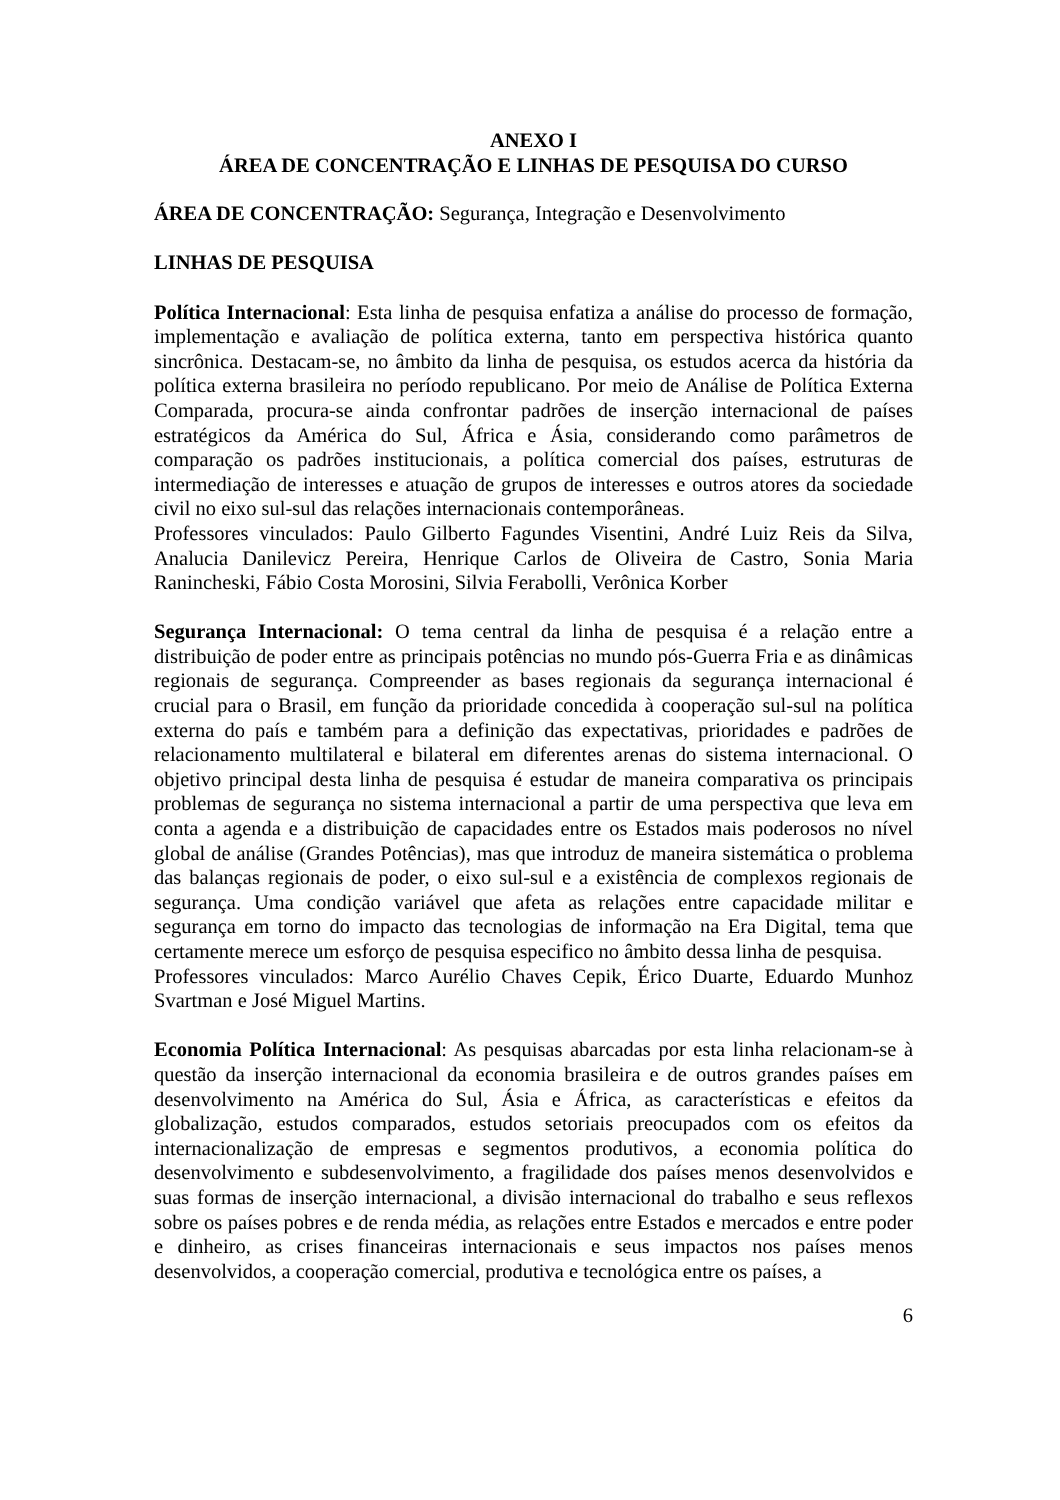ANEXO I
ÁREA DE CONCENTRAÇÃO E LINHAS DE PESQUISA DO CURSO
ÁREA DE CONCENTRAÇÃO: Segurança, Integração e Desenvolvimento
LINHAS DE PESQUISA
Política Internacional: Esta linha de pesquisa enfatiza a análise do processo de formação, implementação e avaliação de política externa, tanto em perspectiva histórica quanto sincrônica. Destacam-se, no âmbito da linha de pesquisa, os estudos acerca da história da política externa brasileira no período republicano. Por meio de Análise de Política Externa Comparada, procura-se ainda confrontar padrões de inserção internacional de países estratégicos da América do Sul, África e Ásia, considerando como parâmetros de comparação os padrões institucionais, a política comercial dos países, estruturas de intermediação de interesses e atuação de grupos de interesses e outros atores da sociedade civil no eixo sul-sul das relações internacionais contemporâneas.
Professores vinculados: Paulo Gilberto Fagundes Visentini, André Luiz Reis da Silva, Analucia Danilevicz Pereira, Henrique Carlos de Oliveira de Castro, Sonia Maria Ranincheski, Fábio Costa Morosini, Silvia Ferabolli, Verônica Korber
Segurança Internacional: O tema central da linha de pesquisa é a relação entre a distribuição de poder entre as principais potências no mundo pós-Guerra Fria e as dinâmicas regionais de segurança. Compreender as bases regionais da segurança internacional é crucial para o Brasil, em função da prioridade concedida à cooperação sul-sul na política externa do país e também para a definição das expectativas, prioridades e padrões de relacionamento multilateral e bilateral em diferentes arenas do sistema internacional. O objetivo principal desta linha de pesquisa é estudar de maneira comparativa os principais problemas de segurança no sistema internacional a partir de uma perspectiva que leva em conta a agenda e a distribuição de capacidades entre os Estados mais poderosos no nível global de análise (Grandes Potências), mas que introduz de maneira sistemática o problema das balanças regionais de poder, o eixo sul-sul e a existência de complexos regionais de segurança. Uma condição variável que afeta as relações entre capacidade militar e segurança em torno do impacto das tecnologias de informação na Era Digital, tema que certamente merece um esforço de pesquisa especifico no âmbito dessa linha de pesquisa.
Professores vinculados: Marco Aurélio Chaves Cepik, Érico Duarte, Eduardo Munhoz Svartman e José Miguel Martins.
Economia Política Internacional: As pesquisas abarcadas por esta linha relacionam-se à questão da inserção internacional da economia brasileira e de outros grandes países em desenvolvimento na América do Sul, Ásia e África, as características e efeitos da globalização, estudos comparados, estudos setoriais preocupados com os efeitos da internacionalização de empresas e segmentos produtivos, a economia política do desenvolvimento e subdesenvolvimento, a fragilidade dos países menos desenvolvidos e suas formas de inserção internacional, a divisão internacional do trabalho e seus reflexos sobre os países pobres e de renda média, as relações entre Estados e mercados e entre poder e dinheiro, as crises financeiras internacionais e seus impactos nos países menos desenvolvidos, a cooperação comercial, produtiva e tecnológica entre os países, a
6